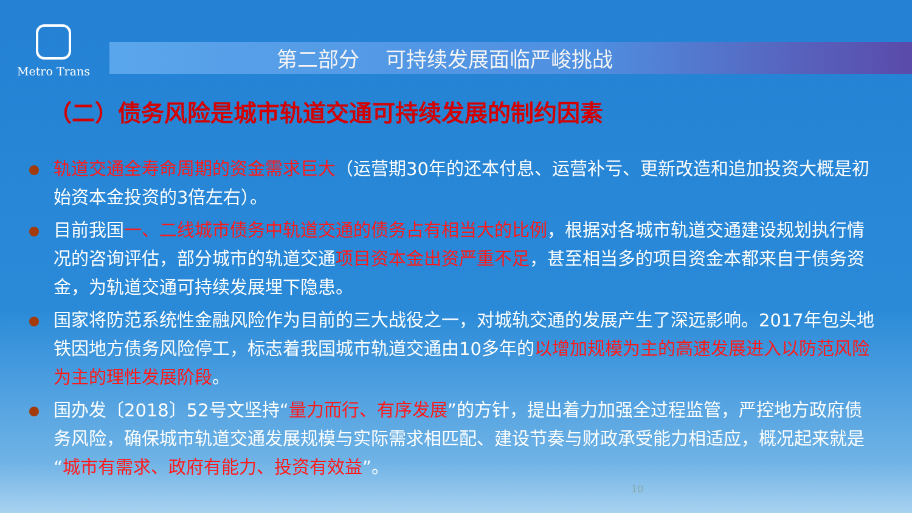Metro Trans
第二部分 可持续发展面临严峻挑战
（二）债务风险是城市轨道交通可持续发展的制约因素
轨道交通全寿命周期的资金需求巨大（运营期30年的还本付息、运营补亏、更新改造和追加投资大概是初始资本金投资的3倍左右）。
目前我国一、二线城市债务中轨道交通的债务占有相当大的比例，根据对各城市轨道交通建设规划执行情况的咨询评估，部分城市的轨道交通项目资本金出资严重不足，甚至相当多的项目资金本都来自于债务资金，为轨道交通可持续发展埋下隐患。
国家将防范系统性金融风险作为目前的三大战役之一，对城轨交通的发展产生了深远影响。2017年包头地铁因地方债务风险停工，标志着我国城市轨道交通由10多年的以增加规模为主的高速发展进入以防范风险为主的理性发展阶段。
国办发〔2018〕52号文坚持“量力而行、有序发展”的方针，提出着力加强全过程监管，严控地方政府债务风险，确保城市轨道交通发展规模与实际需求相匹配、建设节奏与财政承受能力相适应，概况起来就是“城市有需求、政府有能力、投资有效益”。
10